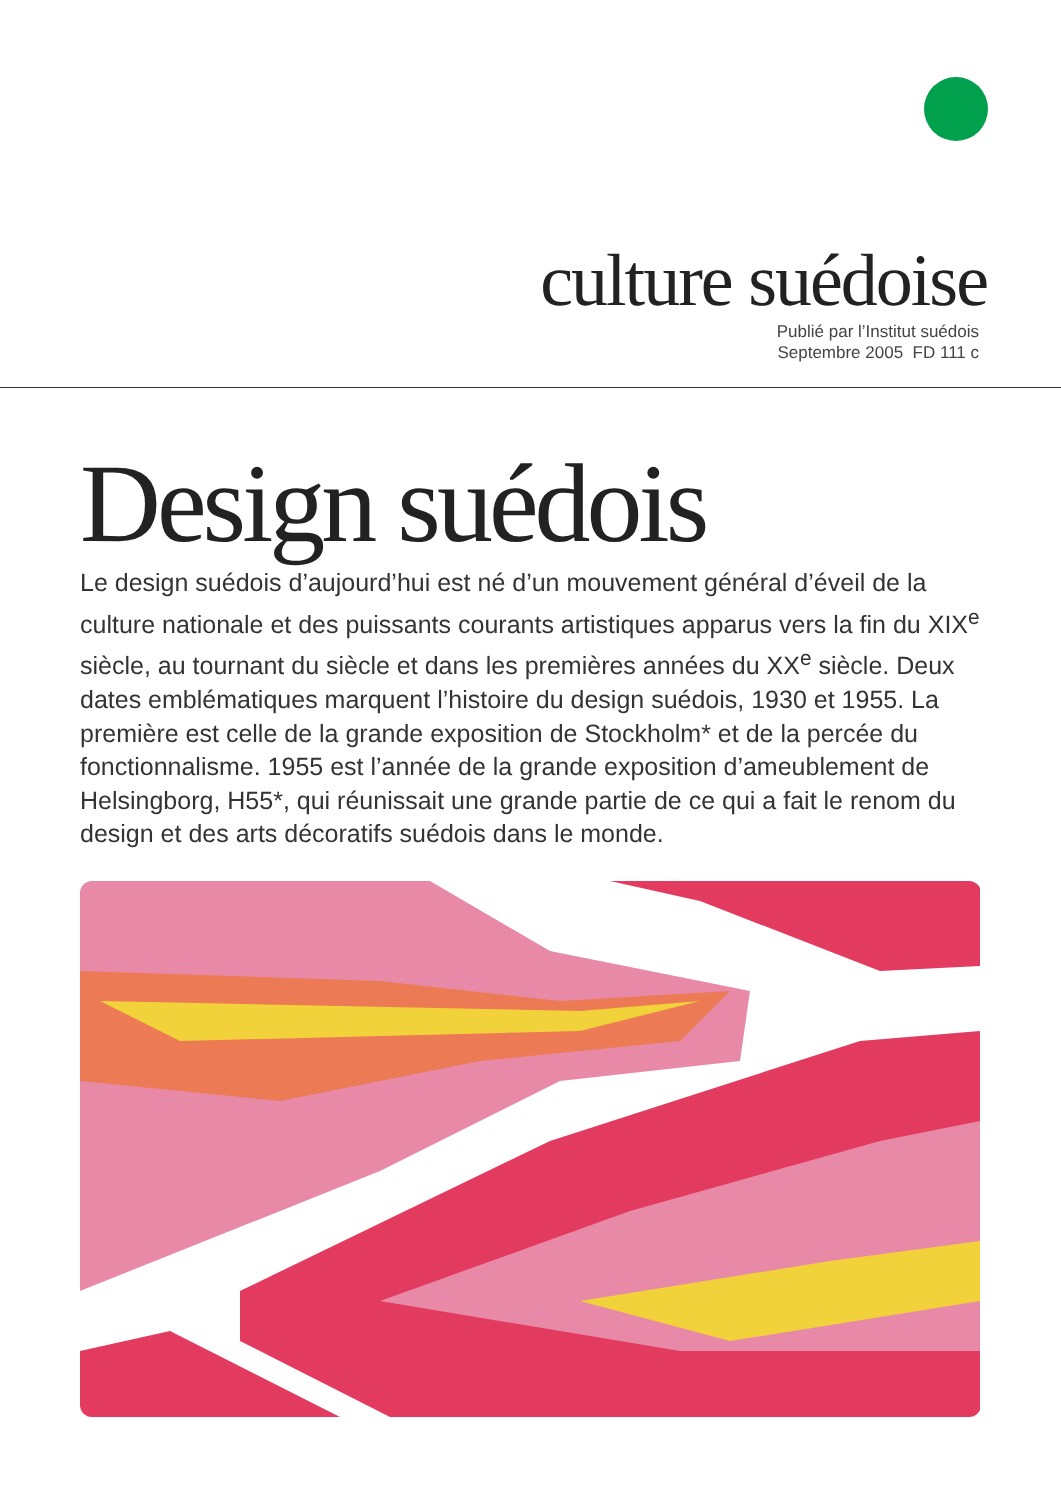culture suédoise
Publié par l’Institut suédois
Septembre 2005 FD 111 c
Design suédois
Le design suédois d’aujourd’hui est né d’un mouvement général d’éveil de la culture nationale et des puissants courants artistiques apparus vers la fin du XIX<sup>e</sup> siècle, au tournant du siècle et dans les premières années du XX<sup>e</sup> siècle. Deux dates emblématiques marquent l’histoire du design suédois, 1930 et 1955. La première est celle de la grande exposition de Stockholm* et de la percée du fonctionnalisme. 1955 est l’année de la grande exposition d’ameublement de Helsingborg, H55*, qui réunissait une grande partie de ce qui a fait le renom du design et des arts décoratifs suédois dans le monde.